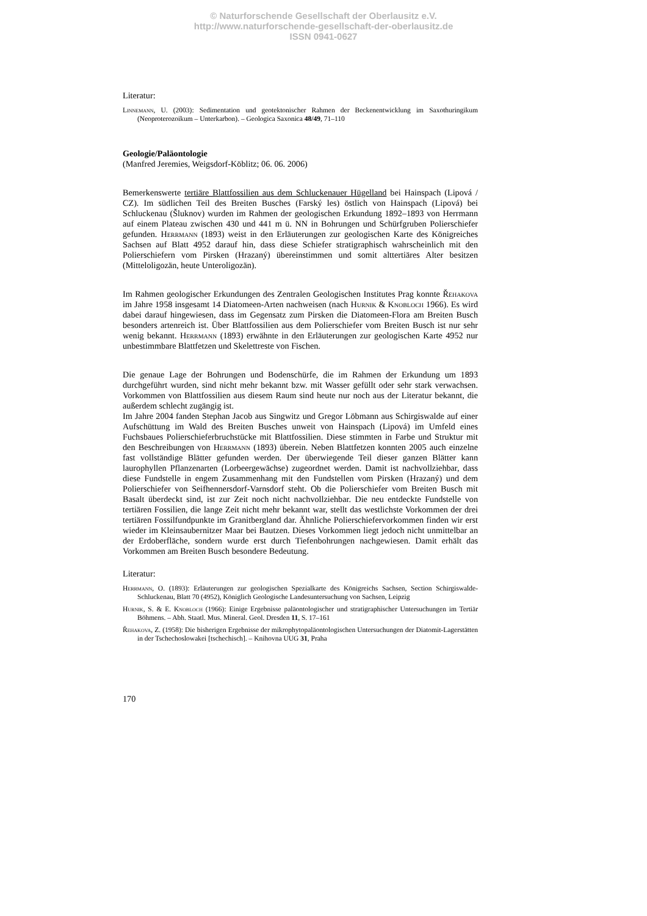© Naturforschende Gesellschaft der Oberlausitz e.V.
http://www.naturforschende-gesellschaft-der-oberlausitz.de
ISSN 0941-0627
Literatur:
Linnemann, U. (2003): Sedimentation und geotektonischer Rahmen der Beckenentwicklung im Saxothuringikum (Neoproterozoikum – Unterkarbon). – Geologica Saxonica 48/49, 71–110
Geologie/Paläontologie
(Manfred Jeremies, Weigsdorf-Köblitz; 06. 06. 2006)
Bemerkenswerte tertiäre Blattfossilien aus dem Schluckenauer Hügelland bei Hainspach (Lipová / CZ). Im südlichen Teil des Breiten Busches (Farský les) östlich von Hainspach (Lipová) bei Schluckenau (Šluknov) wurden im Rahmen der geologischen Erkundung 1892–1893 von Herrmann auf einem Plateau zwischen 430 und 441 m ü. NN in Bohrungen und Schürfgruben Polierschiefer gefunden. Herrmann (1893) weist in den Erläuterungen zur geologischen Karte des Königreiches Sachsen auf Blatt 4952 darauf hin, dass diese Schiefer stratigraphisch wahrscheinlich mit den Polierschiefern vom Pirsken (Hrazaný) übereinstimmen und somit alttertiäres Alter besitzen (Mitteloligozän, heute Unteroligozän).
Im Rahmen geologischer Erkundungen des Zentralen Geologischen Institutes Prag konnte Řehakova im Jahre 1958 insgesamt 14 Diatomeen-Arten nachweisen (nach Hurnik & Knobloch 1966). Es wird dabei darauf hingewiesen, dass im Gegensatz zum Pirsken die Diatomeen-Flora am Breiten Busch besonders artenreich ist. Über Blattfossilien aus dem Polierschiefer vom Breiten Busch ist nur sehr wenig bekannt. Herrmann (1893) erwähnte in den Erläuterungen zur geologischen Karte 4952 nur unbestimmbare Blattfetzen und Skelettreste von Fischen.
Die genaue Lage der Bohrungen und Bodenschürfe, die im Rahmen der Erkundung um 1893 durchgeführt wurden, sind nicht mehr bekannt bzw. mit Wasser gefüllt oder sehr stark verwachsen. Vorkommen von Blattfossilien aus diesem Raum sind heute nur noch aus der Literatur bekannt, die außerdem schlecht zugängig ist.
Im Jahre 2004 fanden Stephan Jacob aus Singwitz und Gregor Löbmann aus Schirgiswalde auf einer Aufschüttung im Wald des Breiten Busches unweit von Hainspach (Lipová) im Umfeld eines Fuchsbaues Polierschieferbruchstücke mit Blattfossilien. Diese stimmten in Farbe und Struktur mit den Beschreibungen von Herrmann (1893) überein. Neben Blattfetzen konnten 2005 auch einzelne fast vollständige Blätter gefunden werden. Der überwiegende Teil dieser ganzen Blätter kann laurophyllen Pflanzenarten (Lorbeergewächse) zugeordnet werden. Damit ist nachvollziehbar, dass diese Fundstelle in engem Zusammenhang mit den Fundstellen vom Pirsken (Hrazaný) und dem Polierschiefer von Seifhennersdorf-Varnsdorf steht. Ob die Polierschiefer vom Breiten Busch mit Basalt überdeckt sind, ist zur Zeit noch nicht nachvollziehbar. Die neu entdeckte Fundstelle von tertiären Fossilien, die lange Zeit nicht mehr bekannt war, stellt das westlichste Vorkommen der drei tertiären Fossilfundpunkte im Granitbergland dar. Ähnliche Polierschiefervorkommen finden wir erst wieder im Kleinsaubernitzer Maar bei Bautzen. Dieses Vorkommen liegt jedoch nicht unmittelbar an der Erdoberfläche, sondern wurde erst durch Tiefenbohrungen nachgewiesen. Damit erhält das Vorkommen am Breiten Busch besondere Bedeutung.
Literatur:
Herrmann, O. (1893): Erläuterungen zur geologischen Spezialkarte des Königreichs Sachsen, Section Schirgiswalde-Schluckenau, Blatt 70 (4952), Königlich Geologische Landesuntersuchung von Sachsen, Leipzig
Hurnik, S. & E. Knobloch (1966): Einige Ergebnisse paläontologischer und stratigraphischer Untersuchungen im Tertiär Böhmens. – Abh. Staatl. Mus. Mineral. Geol. Dresden 11, S. 17–161
Řehakova, Z. (1958): Die bisherigen Ergebnisse der mikrophytopaläontologischen Untersuchungen der Diatomit-Lagerstätten in der Tschechoslowakei [tschechisch]. – Knihovna UUG 31, Praha
170